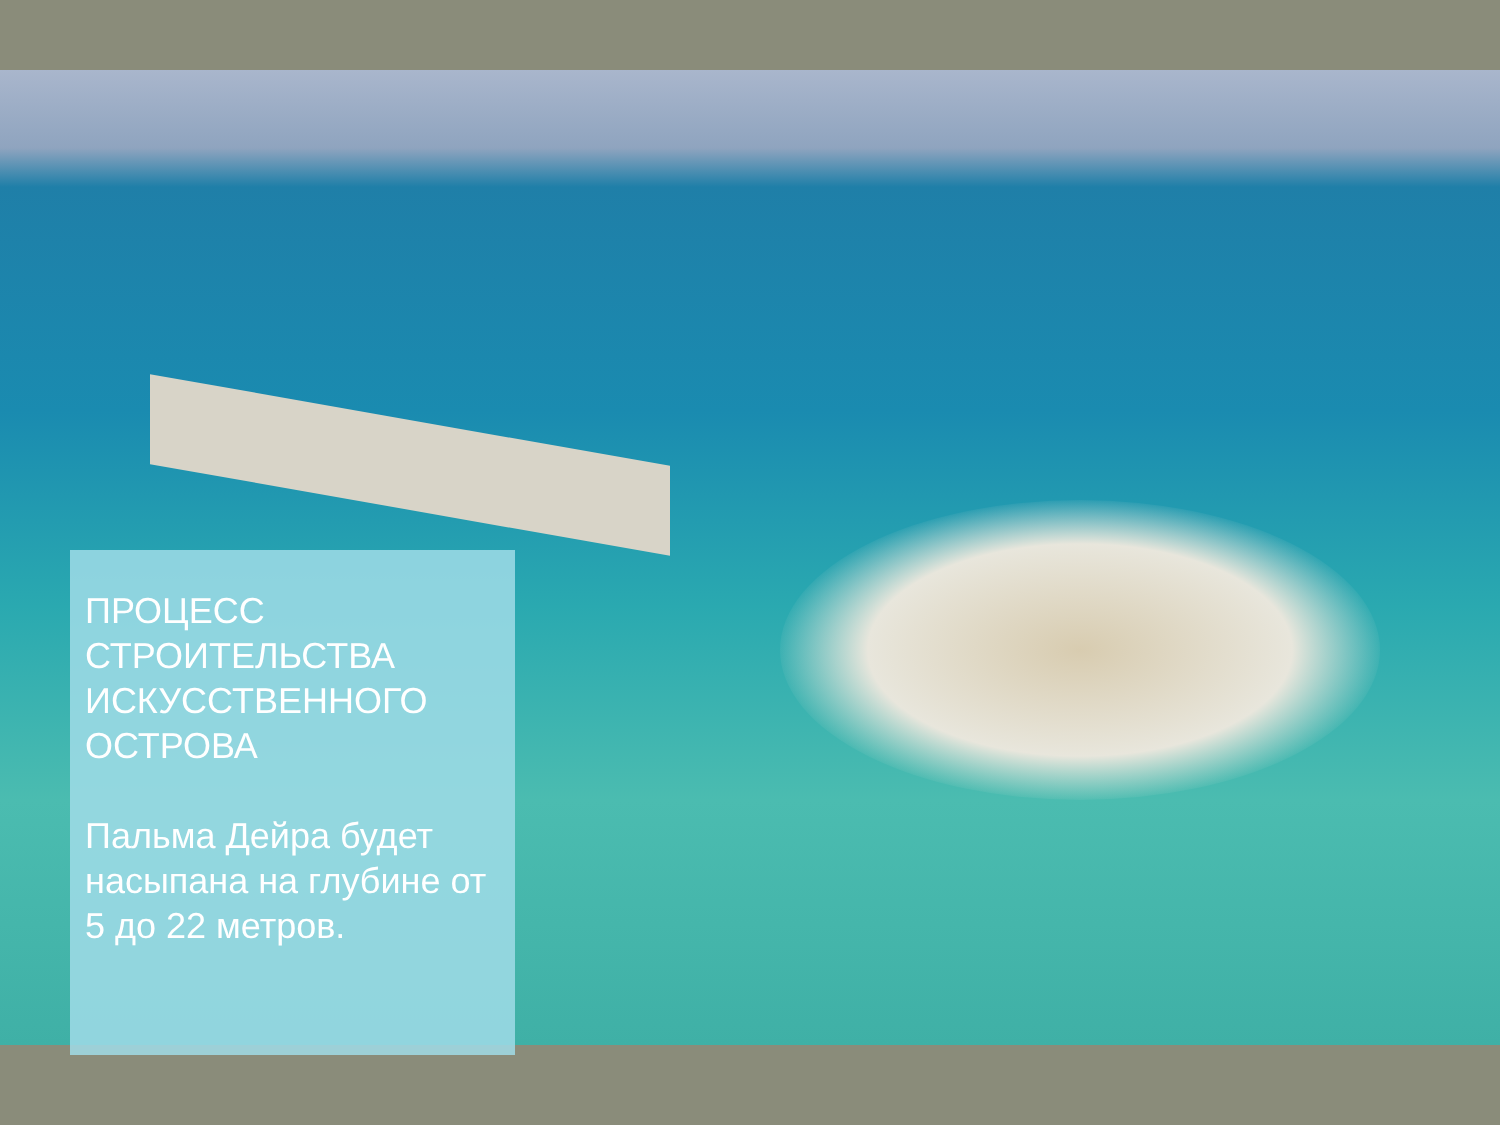ПРОЦЕСС СТРОИТЕЛЬСТВА ИСКУССТВЕННОГО ОСТРОВА
Пальма Дейра будет насыпана на глубине от 5 до 22 метров.